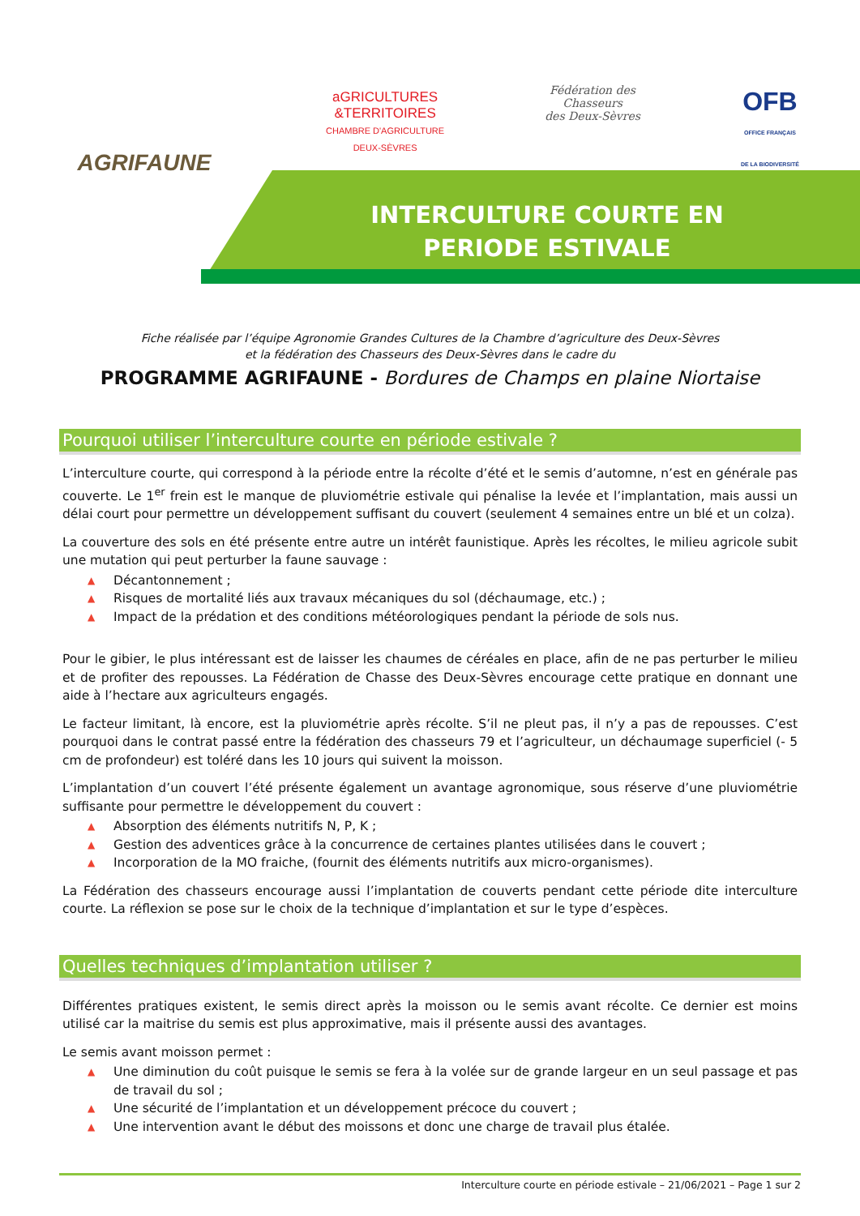AGRIFAUNE
aGRICULTURES
&TERRITOIRES
CHAMBRE D'AGRICULTURE
DEUX-SÈVRES
Fédération des
Chasseurs
des Deux-Sèvres
OFB
OFFICE FRANÇAIS
DE LA BIODIVERSITÉ
INTERCULTURE COURTE EN PERIODE ESTIVALE
Fiche réalisée par l’équipe Agronomie Grandes Cultures de la Chambre d’agriculture des Deux-Sèvres
et la fédération des Chasseurs des Deux-Sèvres dans le cadre du
PROGRAMME AGRIFAUNE - Bordures de Champs en plaine Niortaise
Pourquoi utiliser l’interculture courte en période estivale ?
L’interculture courte, qui correspond à la période entre la récolte d’été et le semis d’automne, n’est en générale pas couverte. Le 1<sup>er</sup> frein est le manque de pluviométrie estivale qui pénalise la levée et l’implantation, mais aussi un délai court pour permettre un développement suffisant du couvert (seulement 4 semaines entre un blé et un colza).
La couverture des sols en été présente entre autre un intérêt faunistique. Après les récoltes, le milieu agricole subit une mutation qui peut perturber la faune sauvage :
▲ Décantonnement ;
▲ Risques de mortalité liés aux travaux mécaniques du sol (déchaumage, etc.) ;
▲ Impact de la prédation et des conditions météorologiques pendant la période de sols nus.
Pour le gibier, le plus intéressant est de laisser les chaumes de céréales en place, afin de ne pas perturber le milieu et de profiter des repousses. La Fédération de Chasse des Deux-Sèvres encourage cette pratique en donnant une aide à l’hectare aux agriculteurs engagés.
Le facteur limitant, là encore, est la pluviométrie après récolte. S’il ne pleut pas, il n’y a pas de repousses. C’est pourquoi dans le contrat passé entre la fédération des chasseurs 79 et l’agriculteur, un déchaumage superficiel (- 5 cm de profondeur) est toléré dans les 10 jours qui suivent la moisson.
L’implantation d’un couvert l’été présente également un avantage agronomique, sous réserve d’une pluviométrie suffisante pour permettre le développement du couvert :
▲ Absorption des éléments nutritifs N, P, K ;
▲ Gestion des adventices grâce à la concurrence de certaines plantes utilisées dans le couvert ;
▲ Incorporation de la MO fraiche, (fournit des éléments nutritifs aux micro-organismes).
La Fédération des chasseurs encourage aussi l’implantation de couverts pendant cette période dite interculture courte. La réflexion se pose sur le choix de la technique d’implantation et sur le type d’espèces.
Quelles techniques d’implantation utiliser ?
Différentes pratiques existent, le semis direct après la moisson ou le semis avant récolte. Ce dernier est moins utilisé car la maitrise du semis est plus approximative, mais il présente aussi des avantages.
Le semis avant moisson permet :
▲ Une diminution du coût puisque le semis se fera à la volée sur de grande largeur en un seul passage et pas de travail du sol ;
▲ Une sécurité de l’implantation et un développement précoce du couvert ;
▲ Une intervention avant le début des moissons et donc une charge de travail plus étalée.
Interculture courte en période estivale – 21/06/2021 – Page 1 sur 2